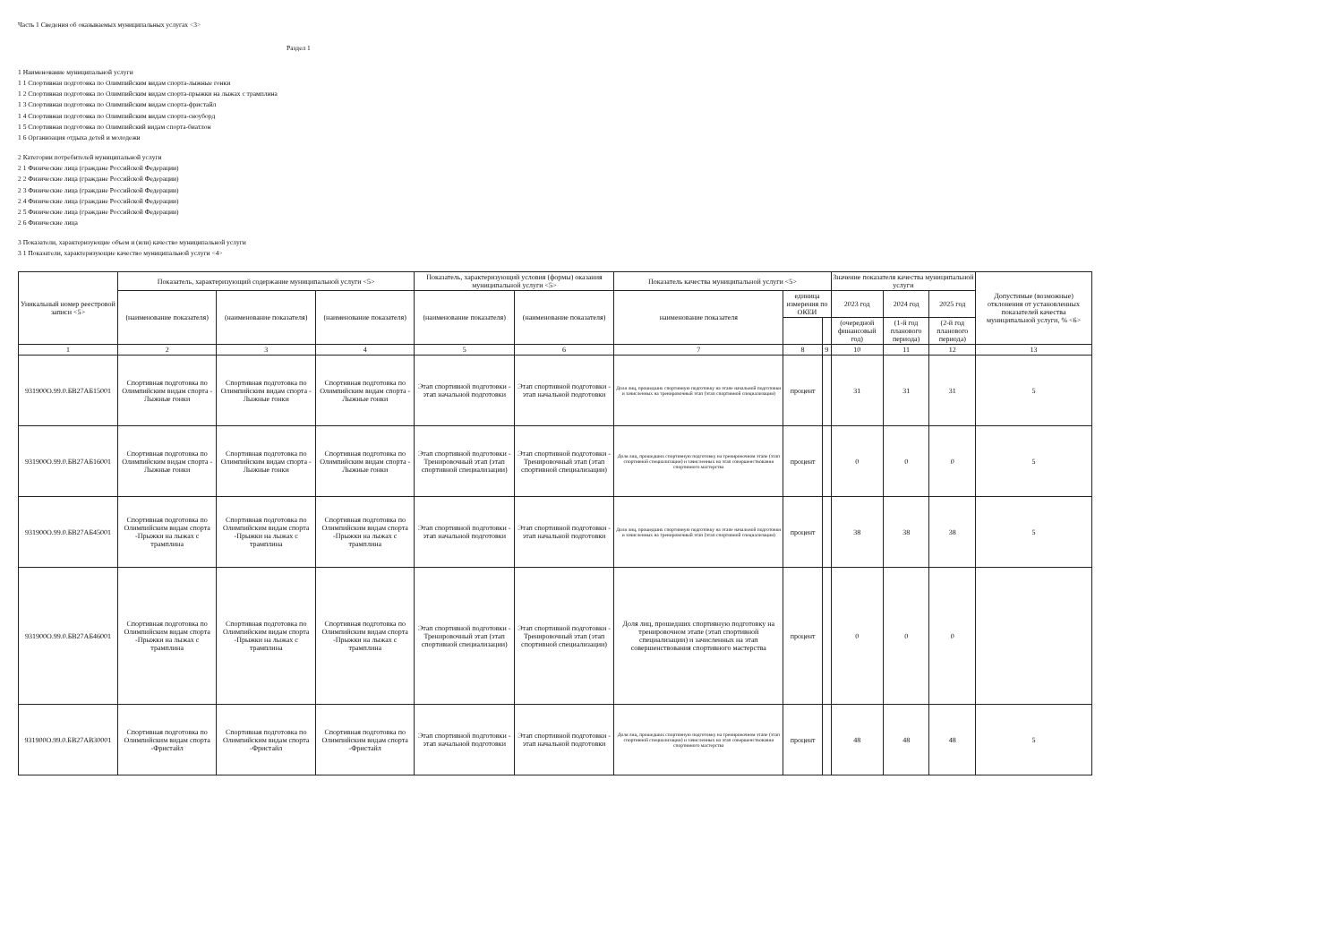Часть 1 Сведения об оказываемых муниципальных услугах <3>
Раздел 1
1 Наименование муниципальной услуги
1 1 Спортивная подготовка по Олимпийским видам спорта-лыжные гонки
1 2 Спортивная подготовка по Олимпийским видам спорта-прыжки на лыжах с трамплина
1 3 Спортивная подготовка по Олимпийским видам спорта-фристайл
1 4 Спортивная подготовка по Олимпийским видам спорта-сноуборд
1 5 Спортивная подготовка по Олимпийский видам спорта-биатлон
1 6 Организация отдыха детей и молодежи
2 Категории потребителей муниципальной услуги
2 1 Физические лица (граждане Российской Федерации)
2 2 Физические лица (граждане Российской Федерации)
2 3 Физические лица (граждане Российской Федерации)
2 4 Физические лица (граждане Российской Федерации)
2 5 Физические лица (граждане Российской Федерации)
2 6 Физические лица
3 Показатели, характеризующие объем и (или) качество муниципальной услуги
3 1 Показатели, характеризующие качество муниципальной услуги <4>
| Уникальный номер реестровой записи <5> | Показатель, характеризующий содержание муниципальной услуги <5> | | | Показатель, характеризующий условия (формы) оказания муниципальной услуги <5> | | Показатель качества муниципальной услуги <5> | | | Значение показателя качества муниципальной услуги | | | Допустимые (возможные) отклонения от установленных показателей качества муниципальной услуги, % <6> |
| --- | --- | --- | --- | --- | --- | --- | --- | --- | --- | --- | --- | --- |
| | (наименование показателя) | (наименование показателя) | (наименование показателя) | (наименование показателя) | (наименование показателя) | наименование показателя | единица измерения по ОКЕИ | | 2023 год | 2024 год | 2025 год | |
| | | | | | | | | | (очередной финансовый год) | (1-й год планового периода) | (2-й год планового периода) | |
| 1 | 2 | 3 | 4 | 5 | 6 | 7 | 8 | 9 | 10 | 11 | 12 | 13 |
| 931900О.99.0.БВ27АБ15001 | Спортивная подготовка по Олимпийским видам спорта - Лыжные гонки | Спортивная подготовка по Олимпийским видам спорта - Лыжные гонки | Спортивная подготовка по Олимпийским видам спорта - Лыжные гонки | Этап спортивной подготовки - этап начальной подготовки | Этап спортивной подготовки - этап начальной подготовки | Доля лиц, прошедших спортивную подготовку на этапе начальной подготовки и зачисленных на тренировочный этап (этап спортивной специализации) | процент | | 31 | 31 | 31 | 5 |
| 931900О.99.0.БВ27АБ16001 | Спортивная подготовка по Олимпийским видам спорта - Лыжные гонки | Спортивная подготовка по Олимпийским видам спорта - Лыжные гонки | Спортивная подготовка по Олимпийским видам спорта - Лыжные гонки | Этап спортивной подготовки - Тренировочный этап (этап спортивной специализации) | Этап спортивной подготовки - Тренировочный этап (этап спортивной специализации) | Доля лиц, прошедших спортивную подготовку на тренировочном этапе (этап спортивной специализации) и зачисленных на этап совершенствования спортивного мастерства | процент | | 0 | 0 | 0 | 5 |
| 931900О.99.0.БВ27АБ45001 | Спортивная подготовка по Олимпийским видам спорта -Прыжки на лыжах с трамплина | Спортивная подготовка по Олимпийским видам спорта -Прыжки на лыжах с трамплина | Спортивная подготовка по Олимпийским видам спорта -Прыжки на лыжах с трамплина | Этап спортивной подготовки - этап начальной подготовки | Этап спортивной подготовки - этап начальной подготовки | Доля лиц, прошедших спортивную подготовку на этапе начальной подготовки и зачисленных на тренировочный этап (этап спортивной специализации) | процент | | 38 | 38 | 38 | 5 |
| 931900О.99.0.БВ27АБ46001 | Спортивная подготовка по Олимпийским видам спорта -Прыжки на лыжах с трамплина | Спортивная подготовка по Олимпийским видам спорта -Прыжки на лыжах с трамплина | Спортивная подготовка по Олимпийским видам спорта -Прыжки на лыжах с трамплина | Этап спортивной подготовки - Тренировочный этап (этап спортивной специализации) | Этап спортивной подготовки - Тренировочный этап (этап спортивной специализации) | Доля лиц, прошедших спортивную подготовку на тренировочном этапе (этап спортивной специализации) и зачисленных на этап совершенствования спортивного мастерства | процент | | 0 | 0 | 0 | |
| 931900О.99.0.БВ27АВ30001 | Спортивная подготовка по Олимпийским видам спорта -Фристайл | Спортивная подготовка по Олимпийским видам спорта -Фристайл | Спортивная подготовка по Олимпийским видам спорта -Фристайл | Этап спортивной подготовки - этап начальной подготовки | Этап спортивной подготовки - этап начальной подготовки | Доля лиц, прошедших спортивную подготовку на тренировочном этапе (этап спортивной специализации) и зачисленных на этап совершенствования спортивного мастерства | процент | | 48 | 48 | 48 | 5 |